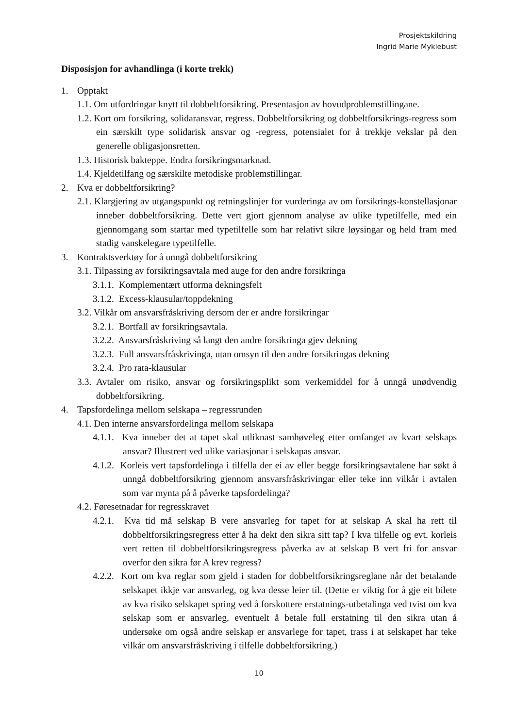Prosjektskildring
Ingrid Marie Myklebust
Disposisjon for avhandlinga (i korte trekk)
1. Opptakt
1.1. Om utfordringar knytt til dobbeltforsikring. Presentasjon av hovudproblemstillingane.
1.2. Kort om forsikring, solidaransvar, regress. Dobbeltforsikring og dobbeltforsikrings-regress som ein særskilt type solidarisk ansvar og -regress, potensialet for å trekkje vekslar på den generelle obligasjonsretten.
1.3. Historisk bakteppe. Endra forsikringsmarknad.
1.4. Kjeldetilfang og særskilte metodiske problemstillingar.
2. Kva er dobbeltforsikring?
2.1. Klargjering av utgangspunkt og retningslinjer for vurderinga av om forsikrings-konstellasjonar inneber dobbeltforsikring. Dette vert gjort gjennom analyse av ulike typetilfelle, med ein gjennomgang som startar med typetilfelle som har relativt sikre løysingar og held fram med stadig vanskelegare typetilfelle.
3. Kontraktsverktøy for å unngå dobbeltforsikring
3.1. Tilpassing av forsikringsavtala med auge for den andre forsikringa
3.1.1. Komplementært utforma dekningsfelt
3.1.2. Excess-klausular/toppdekning
3.2. Vilkår om ansvarsfråskriving dersom der er andre forsikringar
3.2.1. Bortfall av forsikringsavtala.
3.2.2. Ansvarsfråskriving så langt den andre forsikringa gjev dekning
3.2.3. Full ansvarsfråskrivinga, utan omsyn til den andre forsikringas dekning
3.2.4. Pro rata-klausular
3.3. Avtaler om risiko, ansvar og forsikringsplikt som verkemiddel for å unngå unødvendig dobbeltforsikring.
4. Tapsfordelinga mellom selskapa – regressrunden
4.1. Den interne ansvarsfordelinga mellom selskapa
4.1.1. Kva inneber det at tapet skal utliknast samhøveleg etter omfanget av kvart selskaps ansvar? Illustrert ved ulike variasjonar i selskapas ansvar.
4.1.2. Korleis vert tapsfordelinga i tilfella der ei av eller begge forsikringsavtalene har søkt å unngå dobbeltforsikring gjennom ansvarsfråskrivingar eller teke inn vilkår i avtalen som var mynta på å påverke tapsfordelinga?
4.2. Føresetnadar for regresskravet
4.2.1. Kva tid må selskap B vere ansvarleg for tapet for at selskap A skal ha rett til dobbeltforsikringsregress etter å ha dekt den sikra sitt tap? I kva tilfelle og evt. korleis vert retten til dobbeltforsikringsregress påverka av at selskap B vert fri for ansvar overfor den sikra før A krev regress?
4.2.2. Kort om kva reglar som gjeld i staden for dobbeltforsikringsreglane når det betalande selskapet ikkje var ansvarleg, og kva desse leier til. (Dette er viktig for å gje eit bilete av kva risiko selskapet spring ved å forskottere erstatnings-utbetalinga ved tvist om kva selskap som er ansvarleg, eventuelt å betale full erstatning til den sikra utan å undersøke om også andre selskap er ansvarlege for tapet, trass i at selskapet har teke vilkår om ansvarsfråskriving i tilfelle dobbeltforsikring.)
10